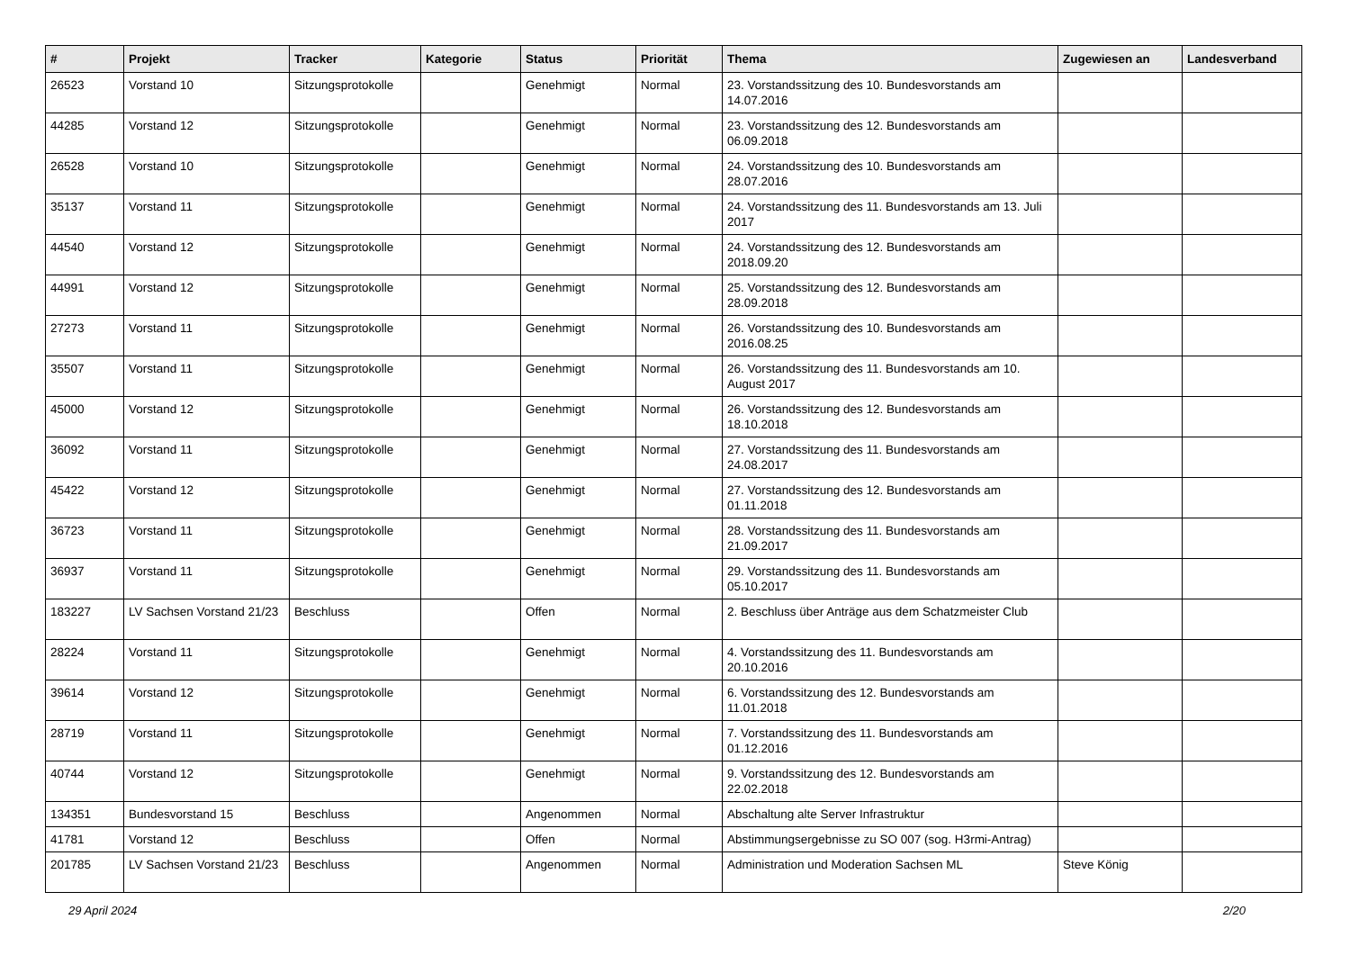| # | Projekt | Tracker | Kategorie | Status | Priorität | Thema | Zugewiesen an | Landesverband |
| --- | --- | --- | --- | --- | --- | --- | --- | --- |
| 26523 | Vorstand 10 | Sitzungsprotokolle | | Genehmigt | Normal | 23. Vorstandssitzung des 10. Bundesvorstands am 14.07.2016 | | |
| 44285 | Vorstand 12 | Sitzungsprotokolle | | Genehmigt | Normal | 23. Vorstandssitzung des 12. Bundesvorstands am 06.09.2018 | | |
| 26528 | Vorstand 10 | Sitzungsprotokolle | | Genehmigt | Normal | 24. Vorstandssitzung des 10. Bundesvorstands am 28.07.2016 | | |
| 35137 | Vorstand 11 | Sitzungsprotokolle | | Genehmigt | Normal | 24. Vorstandssitzung des 11. Bundesvorstands am 13. Juli 2017 | | |
| 44540 | Vorstand 12 | Sitzungsprotokolle | | Genehmigt | Normal | 24. Vorstandssitzung des 12. Bundesvorstands am 2018.09.20 | | |
| 44991 | Vorstand 12 | Sitzungsprotokolle | | Genehmigt | Normal | 25. Vorstandssitzung des 12. Bundesvorstands am 28.09.2018 | | |
| 27273 | Vorstand 11 | Sitzungsprotokolle | | Genehmigt | Normal | 26. Vorstandssitzung des 10. Bundesvorstands am 2016.08.25 | | |
| 35507 | Vorstand 11 | Sitzungsprotokolle | | Genehmigt | Normal | 26. Vorstandssitzung des 11. Bundesvorstands am 10. August 2017 | | |
| 45000 | Vorstand 12 | Sitzungsprotokolle | | Genehmigt | Normal | 26. Vorstandssitzung des 12. Bundesvorstands am 18.10.2018 | | |
| 36092 | Vorstand 11 | Sitzungsprotokolle | | Genehmigt | Normal | 27. Vorstandssitzung des 11. Bundesvorstands am 24.08.2017 | | |
| 45422 | Vorstand 12 | Sitzungsprotokolle | | Genehmigt | Normal | 27. Vorstandssitzung des 12. Bundesvorstands am 01.11.2018 | | |
| 36723 | Vorstand 11 | Sitzungsprotokolle | | Genehmigt | Normal | 28. Vorstandssitzung des 11. Bundesvorstands am 21.09.2017 | | |
| 36937 | Vorstand 11 | Sitzungsprotokolle | | Genehmigt | Normal | 29. Vorstandssitzung des 11. Bundesvorstands am 05.10.2017 | | |
| 183227 | LV Sachsen Vorstand 21/23 | Beschluss | | Offen | Normal | 2. Beschluss über Anträge aus dem Schatzmeister Club | | |
| 28224 | Vorstand 11 | Sitzungsprotokolle | | Genehmigt | Normal | 4. Vorstandssitzung des 11. Bundesvorstands am 20.10.2016 | | |
| 39614 | Vorstand 12 | Sitzungsprotokolle | | Genehmigt | Normal | 6. Vorstandssitzung des 12. Bundesvorstands am 11.01.2018 | | |
| 28719 | Vorstand 11 | Sitzungsprotokolle | | Genehmigt | Normal | 7. Vorstandssitzung des 11. Bundesvorstands am 01.12.2016 | | |
| 40744 | Vorstand 12 | Sitzungsprotokolle | | Genehmigt | Normal | 9. Vorstandssitzung des 12. Bundesvorstands am 22.02.2018 | | |
| 134351 | Bundesvorstand 15 | Beschluss | | Angenommen | Normal | Abschaltung alte Server Infrastruktur | | |
| 41781 | Vorstand 12 | Beschluss | | Offen | Normal | Abstimmungsergebnisse zu SO 007 (sog. H3rmi-Antrag) | | |
| 201785 | LV Sachsen Vorstand 21/23 | Beschluss | | Angenommen | Normal | Administration und Moderation Sachsen ML | Steve König | |
29 April 2024 2/20